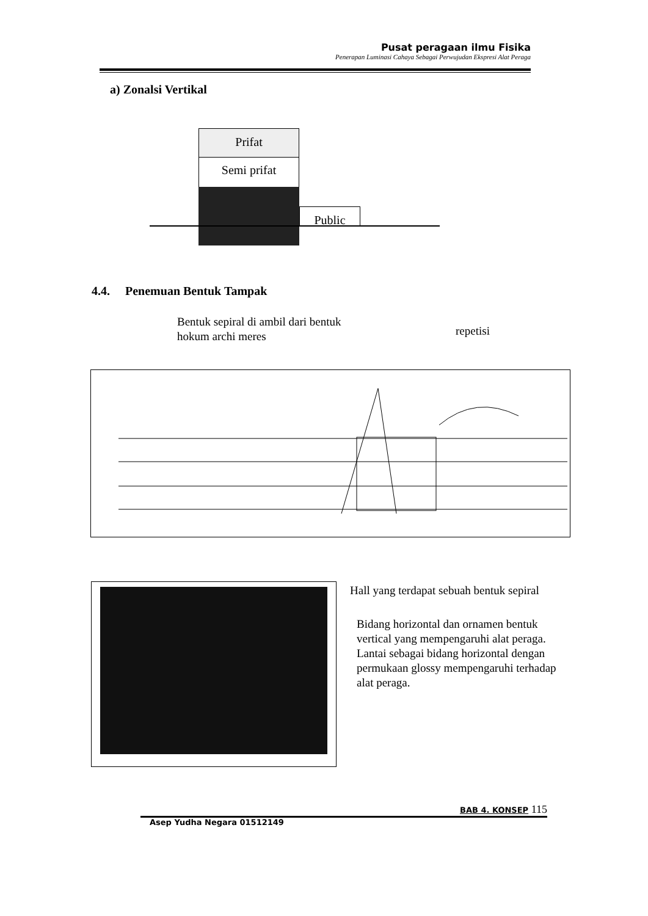Pusat peragaan ilmu Fisika
Penerapan Luminasi Cahaya Sebagai Perwujudan Ekspresi Alat Peraga
a) Zonalsi Vertikal
Prifat
Semi prifat
Public
4.4. Penemuan Bentuk Tampak
Bentuk sepiral di ambil dari bentuk
hokum archi meres
repetisi
Hall yang terdapat sebuah bentuk sepiral
Bidang horizontal dan ornamen bentuk
vertical yang mempengaruhi alat peraga.
Lantai sebagai bidang horizontal dengan
permukaan glossy mempengaruhi terhadap
alat peraga.
BAB 4. KONSEP 115
Asep Yudha Negara 01512149